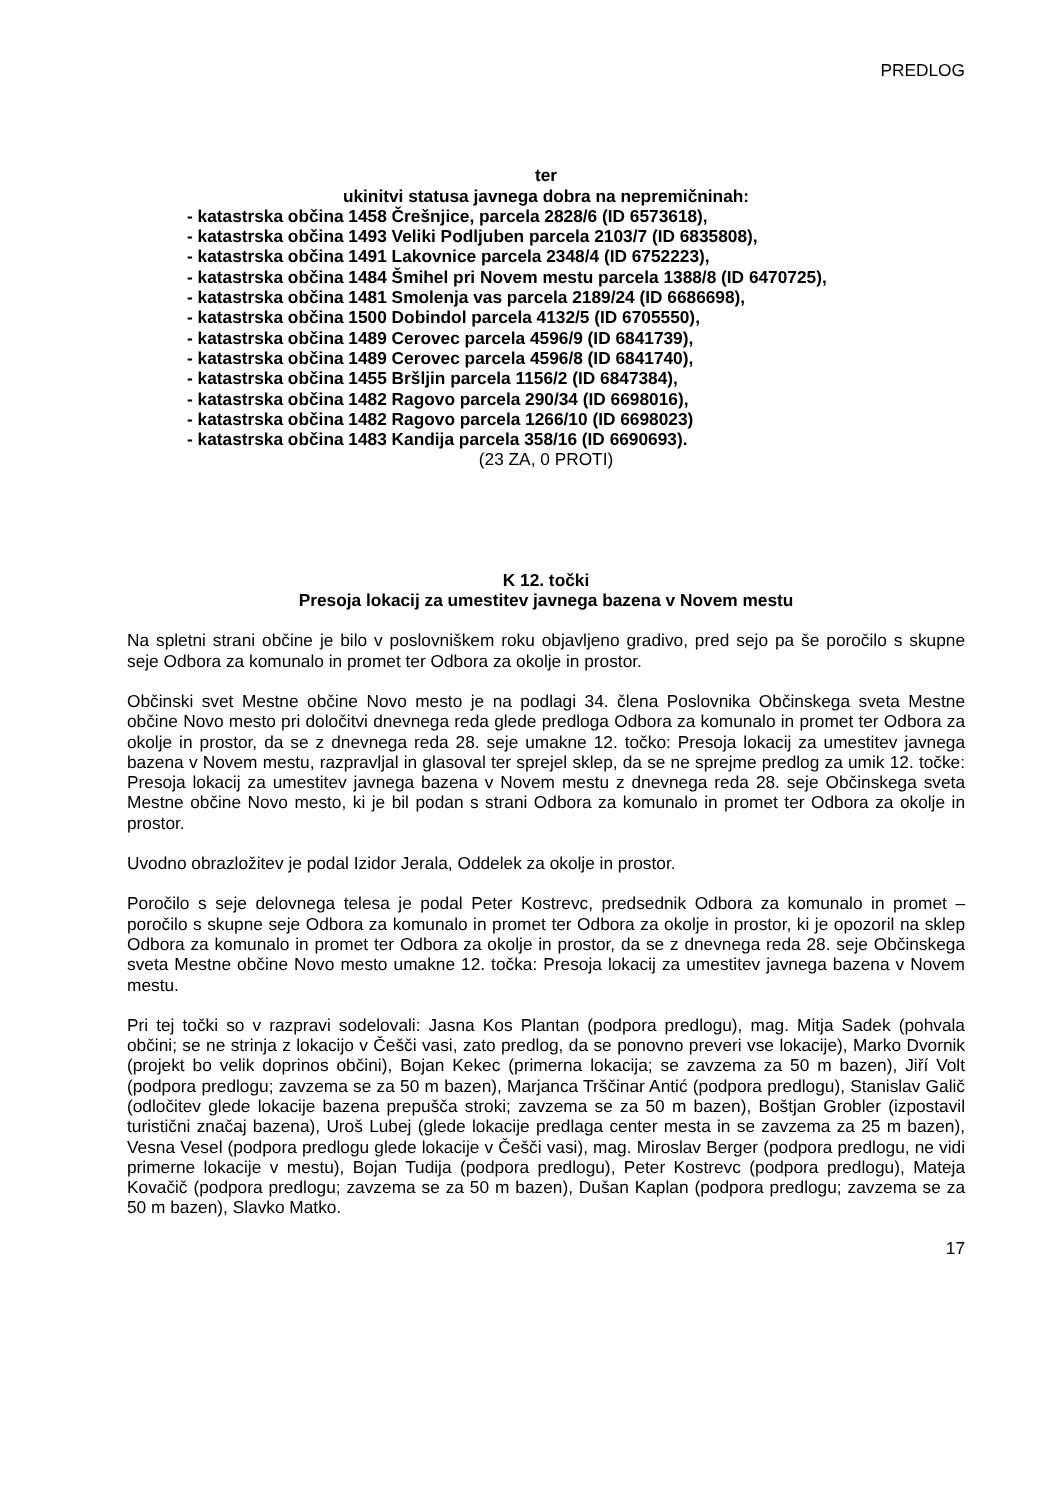PREDLOG
ter
ukinitvi statusa javnega dobra na nepremičninah:
- katastrska občina 1458 Črešnjice, parcela 2828/6 (ID 6573618),
- katastrska občina 1493 Veliki Podljuben parcela 2103/7 (ID 6835808),
- katastrska občina 1491 Lakovnice parcela 2348/4 (ID 6752223),
- katastrska občina 1484 Šmihel pri Novem mestu parcela 1388/8 (ID 6470725),
- katastrska občina 1481 Smolenja vas parcela 2189/24 (ID 6686698),
- katastrska občina 1500 Dobindol parcela 4132/5 (ID 6705550),
- katastrska občina 1489 Cerovec parcela 4596/9 (ID 6841739),
- katastrska občina 1489 Cerovec parcela 4596/8 (ID 6841740),
- katastrska občina 1455 Bršljin parcela 1156/2 (ID 6847384),
- katastrska občina 1482 Ragovo parcela 290/34 (ID 6698016),
- katastrska občina 1482 Ragovo parcela 1266/10 (ID 6698023)
- katastrska občina 1483 Kandija parcela 358/16 (ID 6690693).
(23 ZA, 0 PROTI)
K 12. točki
Presoja lokacij za umestitev javnega bazena v Novem mestu
Na spletni strani občine je bilo v poslovniškem roku objavljeno gradivo, pred sejo pa še poročilo s skupne seje Odbora za komunalo in promet ter Odbora za okolje in prostor.
Občinski svet Mestne občine Novo mesto je na podlagi 34. člena Poslovnika Občinskega sveta Mestne občine Novo mesto pri določitvi dnevnega reda glede predloga Odbora za komunalo in promet ter Odbora za okolje in prostor, da se z dnevnega reda 28. seje umakne 12. točko: Presoja lokacij za umestitev javnega bazena v Novem mestu, razpravljal in glasoval ter sprejel sklep, da se ne sprejme predlog za umik 12. točke: Presoja lokacij za umestitev javnega bazena v Novem mestu z dnevnega reda 28. seje Občinskega sveta Mestne občine Novo mesto, ki je bil podan s strani Odbora za komunalo in promet ter Odbora za okolje in prostor.
Uvodno obrazložitev je podal Izidor Jerala, Oddelek za okolje in prostor.
Poročilo s seje delovnega telesa je podal Peter Kostrevc, predsednik Odbora za komunalo in promet – poročilo s skupne seje Odbora za komunalo in promet ter Odbora za okolje in prostor, ki je opozoril na sklep Odbora za komunalo in promet ter Odbora za okolje in prostor, da se z dnevnega reda 28. seje Občinskega sveta Mestne občine Novo mesto umakne 12. točka: Presoja lokacij za umestitev javnega bazena v Novem mestu.
Pri tej točki so v razpravi sodelovali: Jasna Kos Plantan (podpora predlogu), mag. Mitja Sadek (pohvala občini; se ne strinja z lokacijo v Češči vasi, zato predlog, da se ponovno preveri vse lokacije), Marko Dvornik (projekt bo velik doprinos občini), Bojan Kekec (primerna lokacija; se zavzema za 50 m bazen), Jiří Volt (podpora predlogu; zavzema se za 50 m bazen), Marjanca Trščinar Antić (podpora predlogu), Stanislav Galič (odločitev glede lokacije bazena prepušča stroki; zavzema se za 50 m bazen), Boštjan Grobler (izpostavil turistični značaj bazena), Uroš Lubej (glede lokacije predlaga center mesta in se zavzema za 25 m bazen), Vesna Vesel (podpora predlogu glede lokacije v Češči vasi), mag. Miroslav Berger (podpora predlogu, ne vidi primerne lokacije v mestu), Bojan Tudija (podpora predlogu), Peter Kostrevc (podpora predlogu), Mateja Kovačič (podpora predlogu; zavzema se za 50 m bazen), Dušan Kaplan (podpora predlogu; zavzema se za 50 m bazen), Slavko Matko.
17